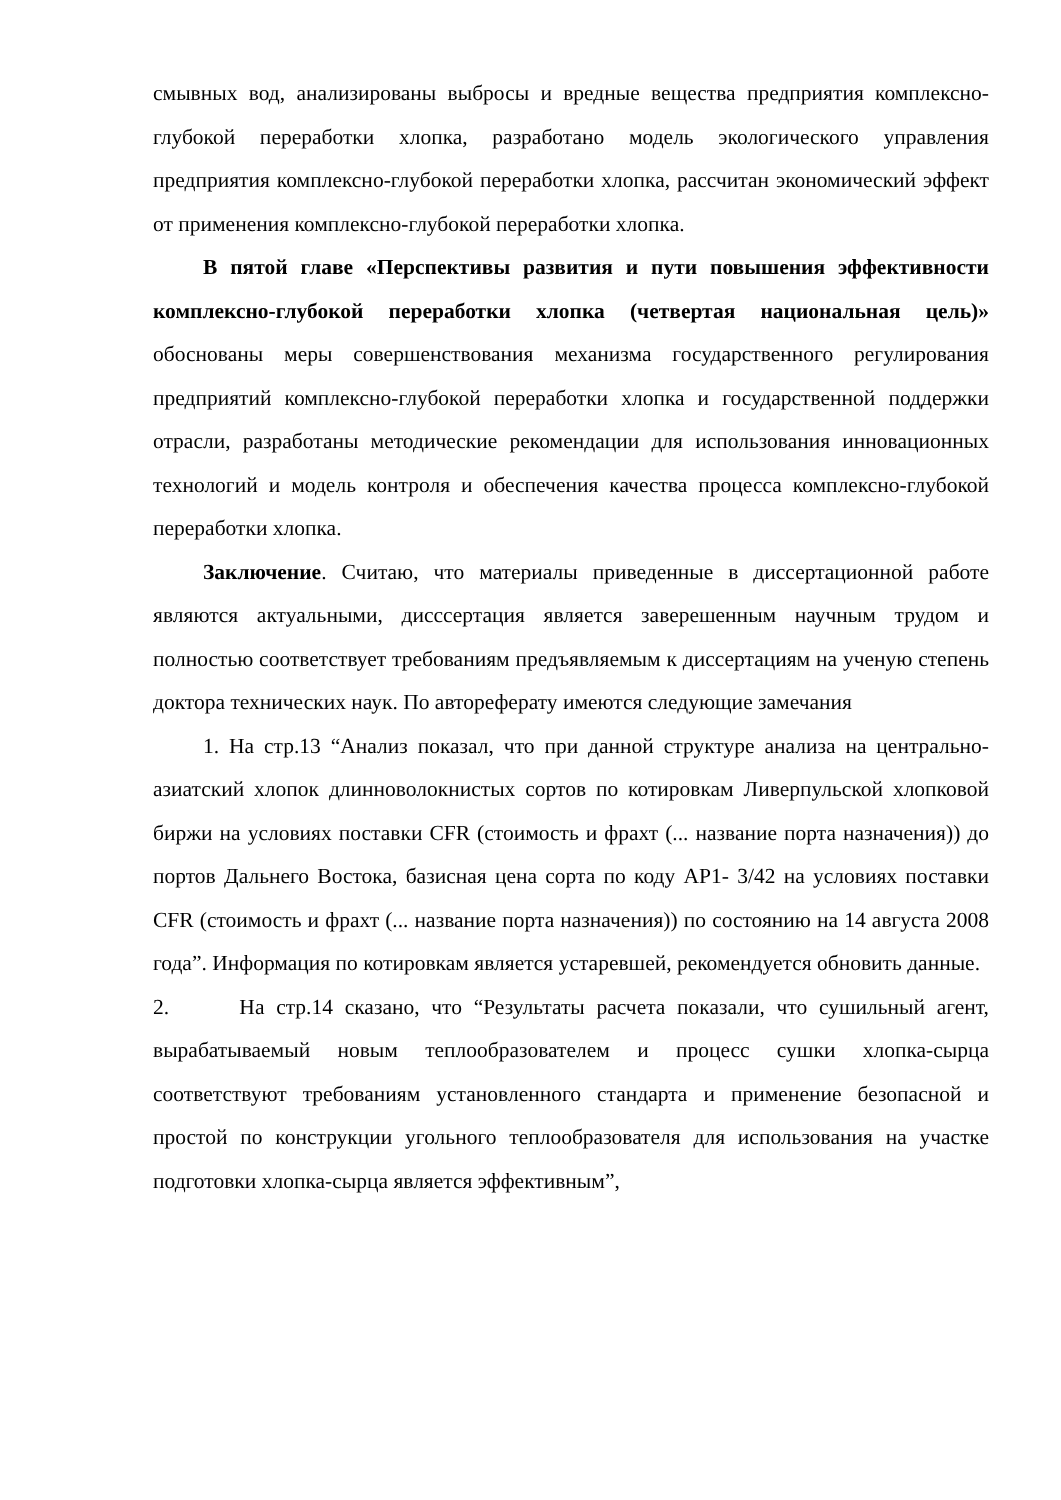смывных вод, анализированы выбросы и вредные вещества предприятия комплексно-глубокой переработки хлопка, разработано модель экологического управления предприятия комплексно-глубокой переработки хлопка, рассчитан экономический эффект от применения комплексно-глубокой переработки хлопка.
В пятой главе «Перспективы развития и пути повышения эффективности комплексно-глубокой переработки хлопка (четвертая национальная цель)» обоснованы меры совершенствования механизма государственного регулирования предприятий комплексно-глубокой переработки хлопка и государственной поддержки отрасли, разработаны методические рекомендации для использования инновационных технологий и модель контроля и обеспечения качества процесса комплексно-глубокой переработки хлопка.
Заключение. Считаю, что материалы приведенные в диссертационной работе являются актуальными, дисссертация является заверешенным научным трудом и полностью соответствует требованиям предъявляемым к диссертациям на ученую степень доктора технических наук. По автореферату имеются следующие замечания
1. На стр.13 “Анализ показал, что при данной структуре анализа на центрально-азиатский хлопок длинноволокнистых сортов по котировкам Ливерпульской хлопковой биржи на условиях поставки CFR (стоимость и фрахт (... название порта назначения)) до портов Дальнего Востока, базисная цена сорта по коду AP1- 3/42 на условиях поставки CFR (стоимость и фрахт (... название порта назначения)) по состоянию на 14 августа 2008 года”. Информация по котировкам является устаревшей, рекомендуется обновить данные.
2. На стр.14 сказано, что “Результаты расчета показали, что сушильный агент, вырабатываемый новым теплообразователем и процесс сушки хлопка-сырца соответствуют требованиям установленного стандарта и применение безопасной и простой по конструкции угольного теплообразователя для использования на участке подготовки хлопка-сырца является эффективным”,